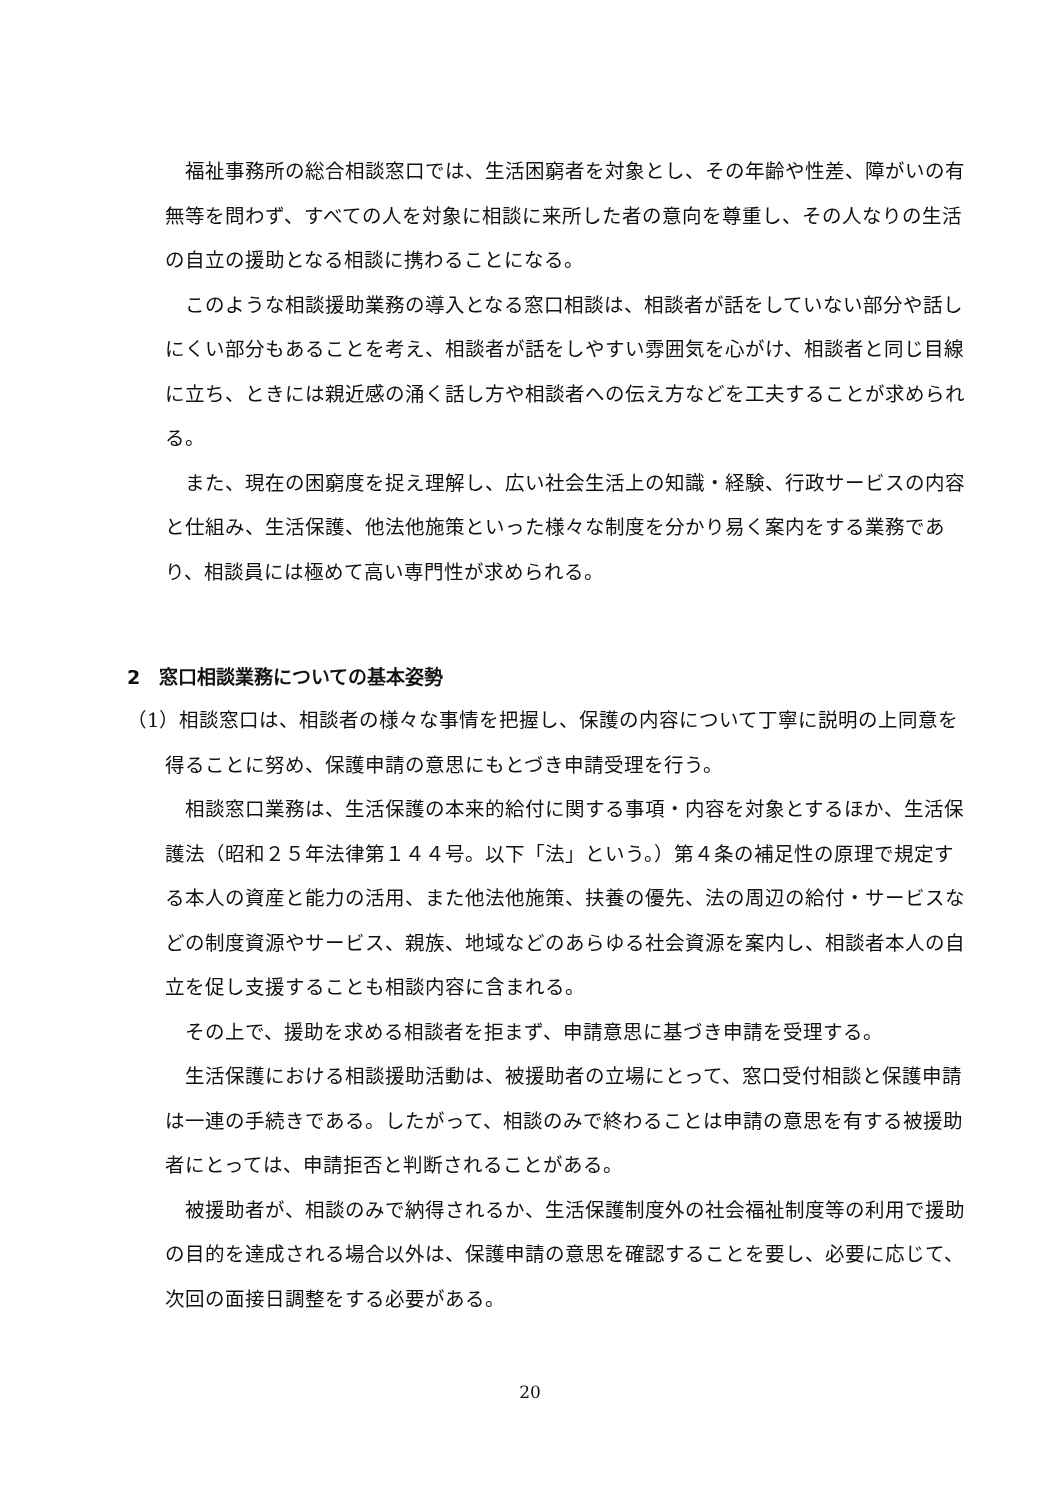福祉事務所の総合相談窓口では、生活困窮者を対象とし、その年齢や性差、障がいの有無等を問わず、すべての人を対象に相談に来所した者の意向を尊重し、その人なりの生活の自立の援助となる相談に携わることになる。
このような相談援助業務の導入となる窓口相談は、相談者が話をしていない部分や話しにくい部分もあることを考え、相談者が話をしやすい雰囲気を心がけ、相談者と同じ目線に立ち、ときには親近感の涌く話し方や相談者への伝え方などを工夫することが求められる。
また、現在の困窮度を捉え理解し、広い社会生活上の知識・経験、行政サービスの内容と仕組み、生活保護、他法他施策といった様々な制度を分かり易く案内をする業務であり、相談員には極めて高い専門性が求められる。
2　窓口相談業務についての基本姿勢
（1）相談窓口は、相談者の様々な事情を把握し、保護の内容について丁寧に説明の上同意を得ることに努め、保護申請の意思にもとづき申請受理を行う。
相談窓口業務は、生活保護の本来的給付に関する事項・内容を対象とするほか、生活保護法（昭和２５年法律第１４４号。以下「法」という。）第４条の補足性の原理で規定する本人の資産と能力の活用、また他法他施策、扶養の優先、法の周辺の給付・サービスなどの制度資源やサービス、親族、地域などのあらゆる社会資源を案内し、相談者本人の自立を促し支援することも相談内容に含まれる。
その上で、援助を求める相談者を拒まず、申請意思に基づき申請を受理する。
生活保護における相談援助活動は、被援助者の立場にとって、窓口受付相談と保護申請は一連の手続きである。したがって、相談のみで終わることは申請の意思を有する被援助者にとっては、申請拒否と判断されることがある。
被援助者が、相談のみで納得されるか、生活保護制度外の社会福祉制度等の利用で援助の目的を達成される場合以外は、保護申請の意思を確認することを要し、必要に応じて、次回の面接日調整をする必要がある。
20